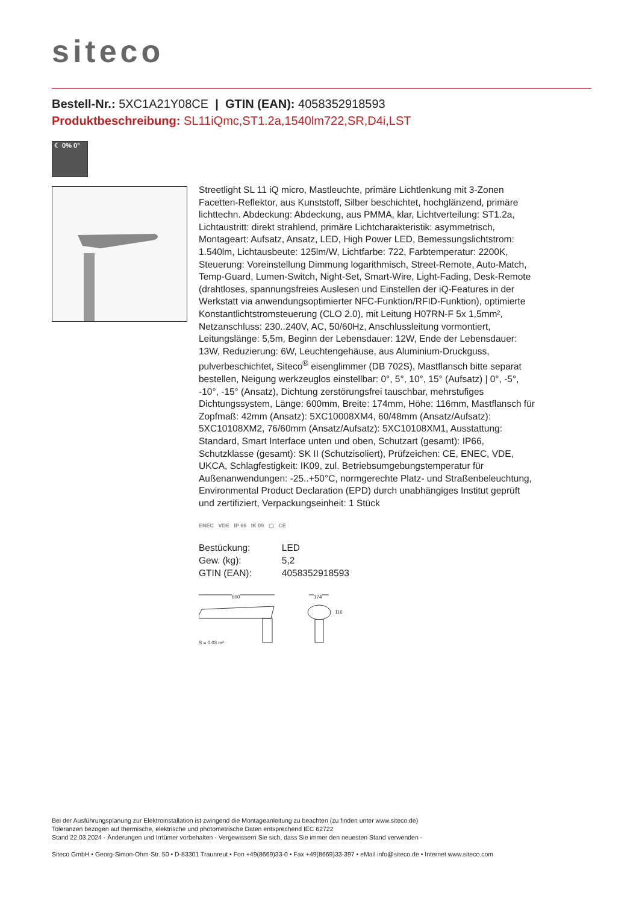siteco
Bestell-Nr.: 5XC1A21Y08CE | GTIN (EAN): 4058352918593
Produktbeschreibung: SL11iQmc,ST1.2a,1540lm722,SR,D4i,LST
☾ 0% 0°
Streetlight SL 11 iQ micro, Mastleuchte, primäre Lichtlenkung mit 3-Zonen Facetten-Reflektor, aus Kunststoff, Silber beschichtet, hochglänzend, primäre lichttechn. Abdeckung: Abdeckung, aus PMMA, klar, Lichtverteilung: ST1.2a, Lichtaustritt: direkt strahlend, primäre Lichtcharakteristik: asymmetrisch, Montageart: Aufsatz, Ansatz, LED, High Power LED, Bemessungslichtstrom: 1.540lm, Lichtausbeute: 125lm/W, Lichtfarbe: 722, Farbtemperatur: 2200K, Steuerung: Voreinstellung Dimmung logarithmisch, Street-Remote, Auto-Match, Temp-Guard, Lumen-Switch, Night-Set, Smart-Wire, Light-Fading, Desk-Remote (drahtloses, spannungsfreies Auslesen und Einstellen der iQ-Features in der Werkstatt via anwendungsoptimierter NFC-Funktion/RFID-Funktion), optimierte Konstantlichtstromsteuerung (CLO 2.0), mit Leitung H07RN-F 5x 1,5mm², Netzanschluss: 230..240V, AC, 50/60Hz, Anschlussleitung vormontiert, Leitungslänge: 5,5m, Beginn der Lebensdauer: 12W, Ende der Lebensdauer: 13W, Reduzierung: 6W, Leuchtengehäuse, aus Aluminium-Druckguss, pulverbeschichtet, Siteco<sup>®</sup> eisenglimmer (DB 702S), Mastflansch bitte separat bestellen, Neigung werkzeuglos einstellbar: 0°, 5°, 10°, 15° (Aufsatz) | 0°, -5°, -10°, -15° (Ansatz), Dichtung zerstörungsfrei tauschbar, mehrstufiges Dichtungssystem, Länge: 600mm, Breite: 174mm, Höhe: 116mm, Mastflansch für Zopfmaß: 42mm (Ansatz): 5XC10008XM4, 60/48mm (Ansatz/Aufsatz): 5XC10108XM2, 76/60mm (Ansatz/Aufsatz): 5XC10108XM1, Ausstattung: Standard, Smart Interface unten und oben, Schutzart (gesamt): IP66, Schutzklasse (gesamt): SK II (Schutzisoliert), Prüfzeichen: CE, ENEC, VDE, UKCA, Schlagfestigkeit: IK09, zul. Betriebsumgebungstemperatur für Außenanwendungen: -25..+50°C, normgerechte Platz- und Straßenbeleuchtung, Environmental Product Declaration (EPD) durch unabhängiges Institut geprüft und zertifiziert, Verpackungseinheit: 1 Stück
ENEC VDE IP 66 IK 09 ▢ CE
| Bestückung: | LED |
| Gew. (kg): | 5,2 |
| GTIN (EAN): | 4058352918593 |
600 174
116
S = 0.03 m²
Bei der Ausführungsplanung zur Elektroinstallation ist zwingend die Montageanleitung zu beachten (zu finden unter www.siteco.de)
Toleranzen bezogen auf thermische, elektrische und photometrische Daten entsprechend IEC 62722
Stand 22.03.2024 - Änderungen und Irrtümer vorbehalten - Vergewissern Sie sich, dass Sie immer den neuesten Stand verwenden -
Siteco GmbH • Georg-Simon-Ohm-Str. 50 • D-83301 Traunreut • Fon +49(8669)33-0 • Fax +49(8669)33-397 • eMail info@siteco.de • Internet www.siteco.com